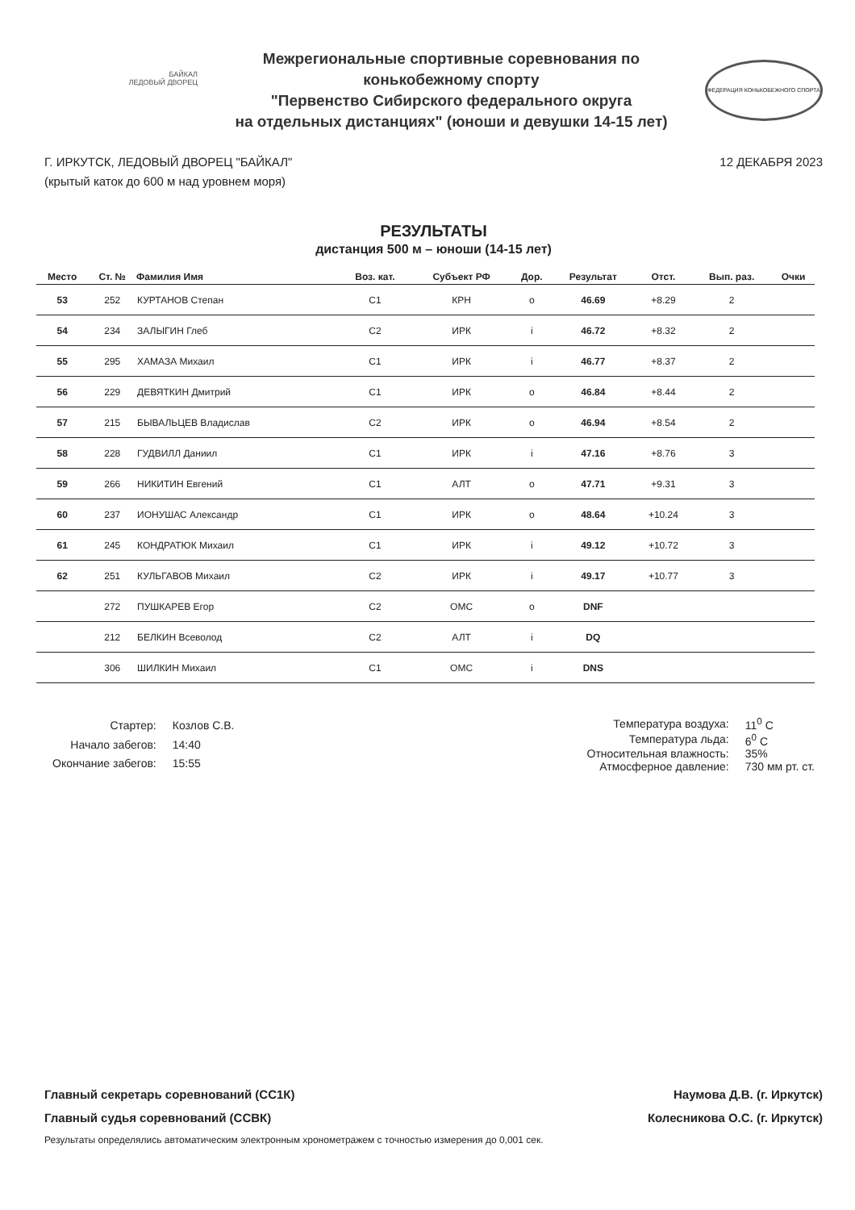БАЙКАЛ
ЛЕДОВЫЙ ДВОРЕЦ
Межрегиональные спортивные соревнования по
конькобежному спорту
"Первенство Сибирского федерального округа
на отдельных дистанциях" (юноши и девушки 14-15 лет)
ФЕДЕРАЦИЯ КОНЬКОБЕЖНОГО СПОРТА
Г. ИРКУТСК, ЛЕДОВЫЙ ДВОРЕЦ "БАЙКАЛ"
(крытый каток до 600 м над уровнем моря)
12 ДЕКАБРЯ 2023
РЕЗУЛЬТАТЫ
дистанция 500 м – юноши (14-15 лет)
| Место | Ст. № | Фамилия Имя | Воз. кат. | Субъект РФ | Дор. | Результат | Отст. | Вып. раз. | Очки |
| --- | --- | --- | --- | --- | --- | --- | --- | --- | --- |
| 53 | 252 | КУРТАНОВ Степан | С1 | КРН | о | 46.69 | +8.29 | 2 | |
| 54 | 234 | ЗАЛЫГИН Глеб | С2 | ИРК | i | 46.72 | +8.32 | 2 | |
| 55 | 295 | ХАМАЗА Михаил | С1 | ИРК | i | 46.77 | +8.37 | 2 | |
| 56 | 229 | ДЕВЯТКИН Дмитрий | С1 | ИРК | о | 46.84 | +8.44 | 2 | |
| 57 | 215 | БЫВАЛЬЦЕВ Владислав | С2 | ИРК | о | 46.94 | +8.54 | 2 | |
| 58 | 228 | ГУДВИЛЛ Даниил | С1 | ИРК | i | 47.16 | +8.76 | 3 | |
| 59 | 266 | НИКИТИН Евгений | С1 | АЛТ | о | 47.71 | +9.31 | 3 | |
| 60 | 237 | ИОНУШАС Александр | С1 | ИРК | о | 48.64 | +10.24 | 3 | |
| 61 | 245 | КОНДРАТЮК Михаил | С1 | ИРК | i | 49.12 | +10.72 | 3 | |
| 62 | 251 | КУЛЬГАВОВ Михаил | С2 | ИРК | i | 49.17 | +10.77 | 3 | |
| | 272 | ПУШКАРЕВ Егор | С2 | ОМС | о | DNF | | | |
| | 212 | БЕЛКИН Всеволод | С2 | АЛТ | i | DQ | | | |
| | 306 | ШИЛКИН Михаил | С1 | ОМС | i | DNS | | | |
| Стартер: | Козлов С.В. |
| Начало забегов: | 14:40 |
| Окончание забегов: | 15:55 |
| Температура воздуха: | 11<sup>0</sup> C |
| Температура льда: | 6<sup>0</sup> C |
| Относительная влажность: | 35% |
| Атмосферное давление: | 730 мм рт. ст. |
Главный секретарь соревнований (СС1К) Наумова Д.В. (г. Иркутск)
Главный судья соревнований (ССВК) Колесникова О.С. (г. Иркутск)
Результаты определялись автоматическим электронным хронометражем с точностью измерения до 0,001 сек.